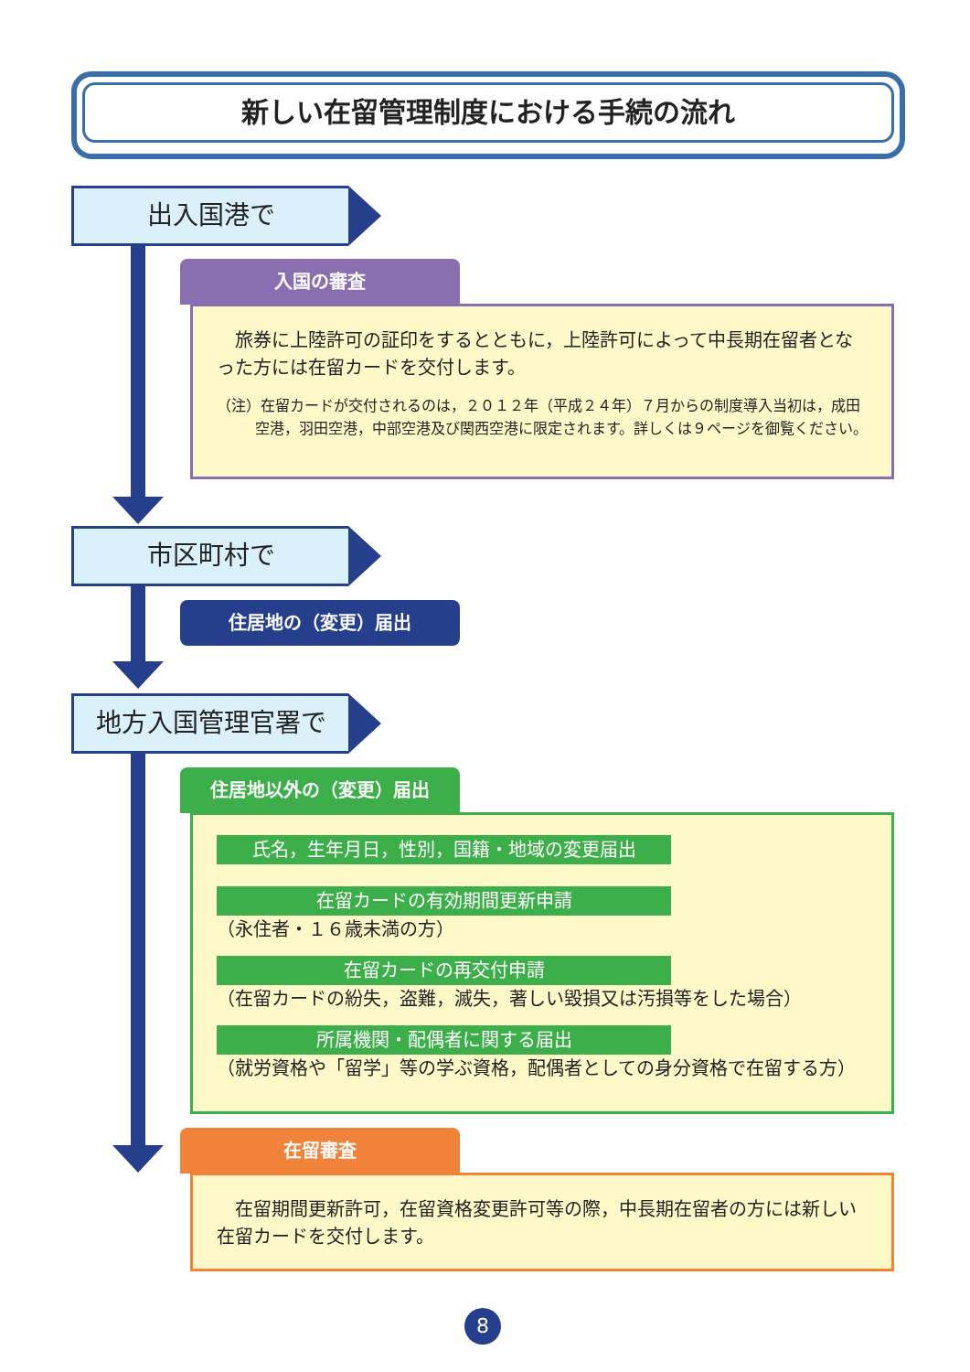新しい在留管理制度における手続の流れ
出入国港で
入国の審査
　旅券に上陸許可の証印をするとともに，上陸許可によって中長期在留者となった方には在留カードを交付します。
（注）在留カードが交付されるのは，２０１２年（平成２４年）７月からの制度導入当初は，成田空港，羽田空港，中部空港及び関西空港に限定されます。詳しくは９ページを御覧ください。
市区町村で
住居地の（変更）届出
地方入国管理官署で
住居地以外の（変更）届出
氏名，生年月日，性別，国籍・地域の変更届出
在留カードの有効期間更新申請
（永住者・１６歳未満の方）
在留カードの再交付申請
（在留カードの紛失，盗難，滅失，著しい毀損又は汚損等をした場合）
所属機関・配偶者に関する届出
（就労資格や「留学」等の学ぶ資格，配偶者としての身分資格で在留する方）
在留審査
　在留期間更新許可，在留資格変更許可等の際，中長期在留者の方には新しい在留カードを交付します。
8